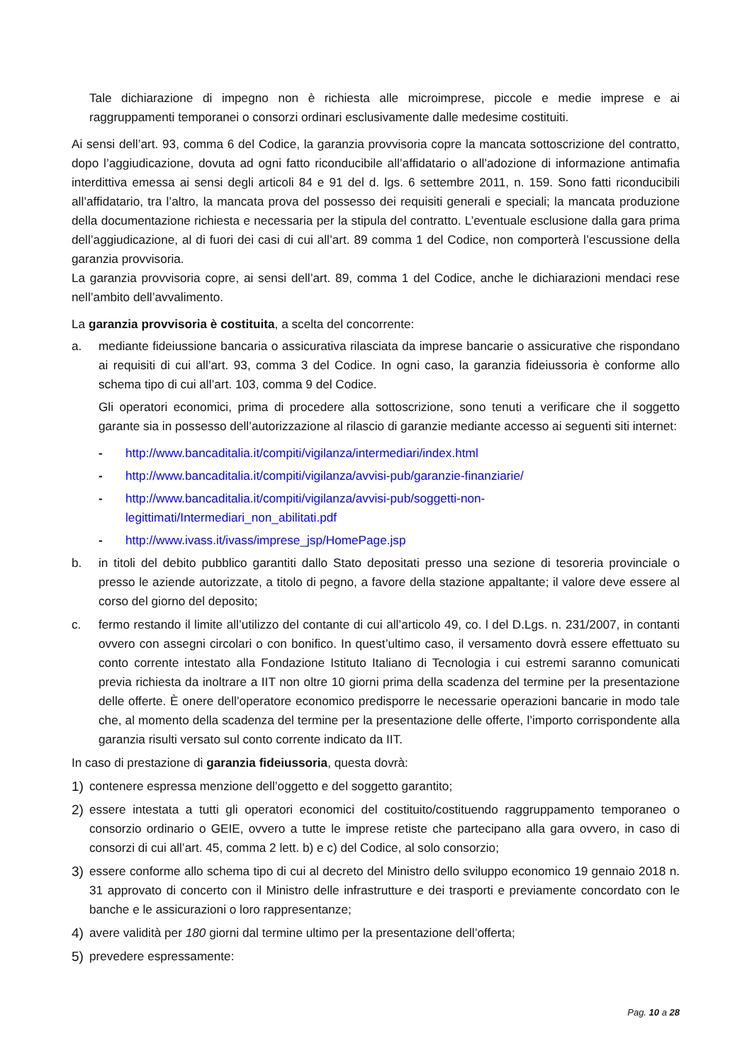Tale dichiarazione di impegno non è richiesta alle microimprese, piccole e medie imprese e ai raggruppamenti temporanei o consorzi ordinari esclusivamente dalle medesime costituiti.
Ai sensi dell’art. 93, comma 6 del Codice, la garanzia provvisoria copre la mancata sottoscrizione del contratto, dopo l’aggiudicazione, dovuta ad ogni fatto riconducibile all’affidatario o all’adozione di informazione antimafia interdittiva emessa ai sensi degli articoli 84 e 91 del d. lgs. 6 settembre 2011, n. 159. Sono fatti riconducibili all’affidatario, tra l’altro, la mancata prova del possesso dei requisiti generali e speciali; la mancata produzione della documentazione richiesta e necessaria per la stipula del contratto. L’eventuale esclusione dalla gara prima dell’aggiudicazione, al di fuori dei casi di cui all’art. 89 comma 1 del Codice, non comporterà l’escussione della garanzia provvisoria.
La garanzia provvisoria copre, ai sensi dell’art. 89, comma 1 del Codice, anche le dichiarazioni mendaci rese nell’ambito dell’avvalimento.
La garanzia provvisoria è costituita, a scelta del concorrente:
a. mediante fideiussione bancaria o assicurativa rilasciata da imprese bancarie o assicurative che rispondano ai requisiti di cui all’art. 93, comma 3 del Codice. In ogni caso, la garanzia fideiussoria è conforme allo schema tipo di cui all’art. 103, comma 9 del Codice.
Gli operatori economici, prima di procedere alla sottoscrizione, sono tenuti a verificare che il soggetto garante sia in possesso dell’autorizzazione al rilascio di garanzie mediante accesso ai seguenti siti internet:
- http://www.bancaditalia.it/compiti/vigilanza/intermediari/index.html
- http://www.bancaditalia.it/compiti/vigilanza/avvisi-pub/garanzie-finanziarie/
- http://www.bancaditalia.it/compiti/vigilanza/avvisi-pub/soggetti-non-
legittimati/Intermediari_non_abilitati.pdf
- http://www.ivass.it/ivass/imprese_jsp/HomePage.jsp
b. in titoli del debito pubblico garantiti dallo Stato depositati presso una sezione di tesoreria provinciale o presso le aziende autorizzate, a titolo di pegno, a favore della stazione appaltante; il valore deve essere al corso del giorno del deposito;
c. fermo restando il limite all’utilizzo del contante di cui all’articolo 49, co. l del D.Lgs. n. 231/2007, in contanti ovvero con assegni circolari o con bonifico. In quest’ultimo caso, il versamento dovrà essere effettuato su conto corrente intestato alla Fondazione Istituto Italiano di Tecnologia i cui estremi saranno comunicati previa richiesta da inoltrare a IIT non oltre 10 giorni prima della scadenza del termine per la presentazione delle offerte. È onere dell’operatore economico predisporre le necessarie operazioni bancarie in modo tale che, al momento della scadenza del termine per la presentazione delle offerte, l’importo corrispondente alla garanzia risulti versato sul conto corrente indicato da IIT.
In caso di prestazione di garanzia fideiussoria, questa dovrà:
1) contenere espressa menzione dell’oggetto e del soggetto garantito;
2) essere intestata a tutti gli operatori economici del costituito/costituendo raggruppamento temporaneo o consorzio ordinario o GEIE, ovvero a tutte le imprese retiste che partecipano alla gara ovvero, in caso di consorzi di cui all’art. 45, comma 2 lett. b) e c) del Codice, al solo consorzio;
3) essere conforme allo schema tipo di cui al decreto del Ministro dello sviluppo economico 19 gennaio 2018 n. 31 approvato di concerto con il Ministro delle infrastrutture e dei trasporti e previamente concordato con le banche e le assicurazioni o loro rappresentanze;
4) avere validità per 180 giorni dal termine ultimo per la presentazione dell’offerta;
5) prevedere espressamente:
Pag. 10 a 28